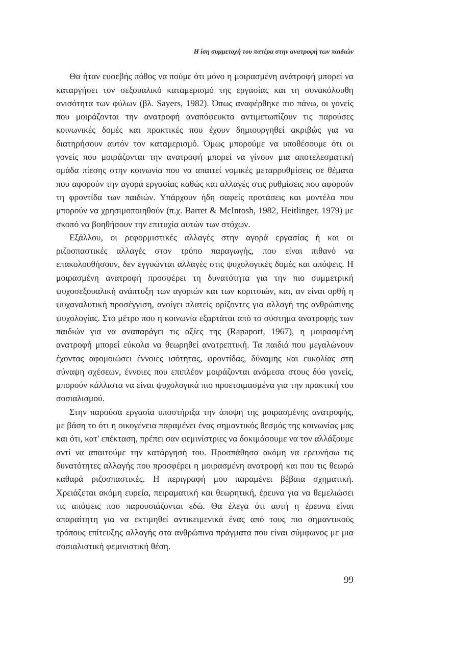Η ίση συμμετοχή του πατέρα στην ανατροφή των παιδιών
Θα ήταν ευσεβής πόθος να πούμε ότι μόνο η μοιρασμένη ανάτροφή μπορεί να καταργήσει τον σεξουαλικό καταμερισμό της εργασίας και τη συνακόλουθη ανισότητα των φύλων (βλ. Sayers, 1982). Όπως αναφέρθηκε πιο πάνω, οι γονείς που μοιράζονται την ανατροφή αναπόφευκτα αντιμετωπίζουν τις παρούσες κοινωνικές δομές και πρακτικές που έχουν δημιουργηθεί ακριβώς για να διατηρήσουν αυτόν τον καταμερισμό. Όμως μπορούμε να υποθέσουμε ότι οι γονείς που μοιράζονται την ανατροφή μπορεί να γίνουν μια αποτελεσματική ομάδα πίεσης στην κοινωνία που να απαιτεί νομικές μεταρρυθμίσεις σε θέματα που αφορούν την αγορά εργασίας καθώς και αλλαγές στις ρυθμίσεις που αφορούν τη φροντίδα των παιδιών. Υπάρχουν ήδη σαφείς προτάσεις και μοντέλα που μπορούν να χρησιμοποιηθούν (π.χ. Barret & McIntosh, 1982, Heitlinger, 1979) με σκοπό να βοηθήσουν την επιτυχία αυτών των στόχων.
Εξάλλου, οι ρεφορμιστικές αλλαγές στην αγορά εργασίας ή και οι ριζοσπαστικές αλλαγές στον τρόπο παραγωγής, που είναι πιθανό να επακολουθήσουν, δεν εγγυώνται αλλαγές στις ψυχολογικές δομές και απόψεις. Η μοιρασμένη ανατροφή προσφέρει τη δυνατότητα για την πιο συμμετρική ψυχοσεξουαλική ανάπτυξη των αγοριών και των κοριτσιών, και, αν είναι ορθή η ψυχαναλυτική προσέγγιση, ανοίγει πλατείς ορίζοντες για αλλαγή της ανθρώπινης ψυχολογίας. Στο μέτρο που η κοινωνία εξαρτάται από το σύστημα ανατροφής των παιδιών για να αναπαράγει τις αξίες της (Rapaport, 1967), η μοιρασμένη ανατροφή μπορεί εύκολα να θεωρηθεί ανατρεπτική. Τα παιδιά που μεγαλώνουν έχοντας αφομοιώσει έννοιες ισότητας, φροντίδας, δύναμης και ευκολίας στη σύναψη σχέσεων, έννοιες που επιπλέον μοιράζονται ανάμεσα στους δύο γονείς, μπορούν κάλλιστα να είναι ψυχολογικά πιο προετοιμασμένα για την πρακτική του σοσιαλισμού.
Στην παρούσα εργασία υποστήριξα την άποψη της μοιρασμένης ανατροφής, με βάση το ότι η οικογένεια παραμένει ένας σημαντικός θεσμός της κοινωνίας μας και ότι, κατ' επέκταση, πρέπει σαν φεμινίστριες να δοκιμάσουμε να τον αλλάξουμε αντί να απαιτούμε την κατάργησή του. Προσπάθησα ακόμη να ερευνήσω τις δυνατότητες αλλαγής που προσφέρει η μοιρασμένη ανατροφή και που τις θεωρώ καθαρά ριζοσπαστικές. Η περιγραφή μου παραμένει βέβαια σχηματική. Χρειάζεται ακόμη ευρεία, πειραματική και θεωρητική, έρευνα για να θεμελιώσει τις απόψεις που παρουσιάζονται εδώ. Θα έλεγα ότι αυτή η έρευνα είναι απαραίτητη για να εκτιμηθεί αντικειμενικά ένας από τους πιο σημαντικούς τρόπους επίτευξης αλλαγής στα ανθρώπινα πράγματα που είναι σύμφωνος με μια σοσιαλιστική φεμινιστική θέση.
99